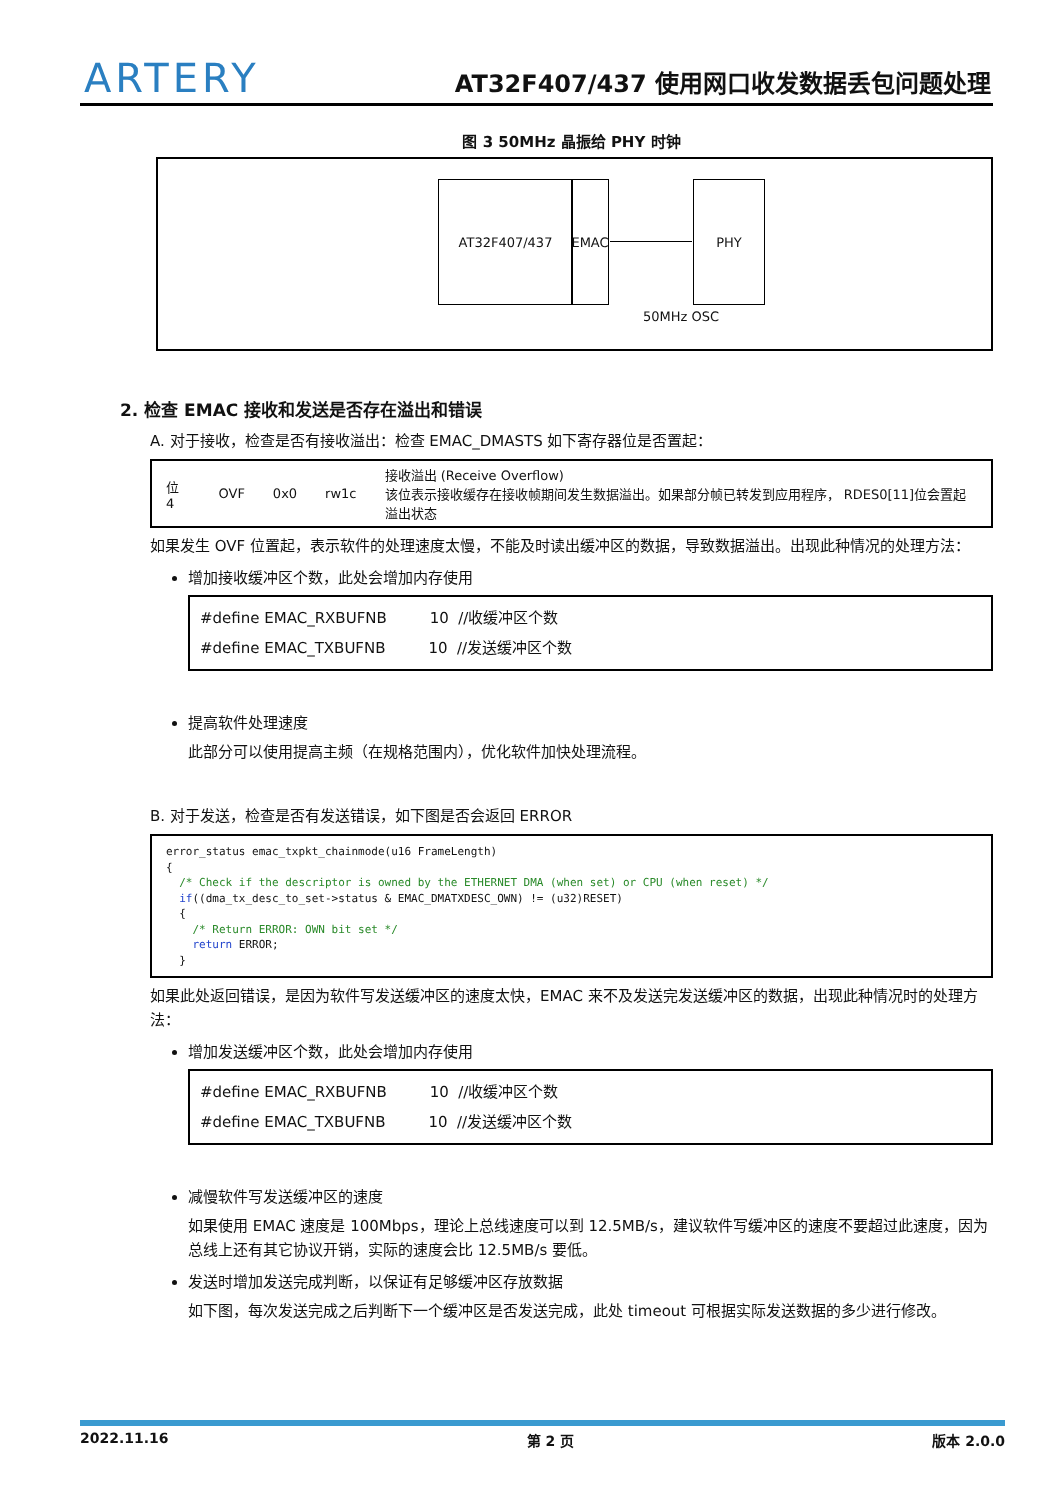ARTERY
AT32F407/437 使用网口收发数据丢包问题处理
图 3 50MHz 晶振给 PHY 时钟
AT32F407/437 EMAC PHY
50MHz OSC
2. 检查 EMAC 接收和发送是否存在溢出和错误
A. 对于接收，检查是否有接收溢出：检查 EMAC_DMASTS 如下寄存器位是否置起：
| 位 4 | OVF | 0x0 | rw1c | 接收溢出 (Receive Overflow) 该位表示接收缓存在接收帧期间发生数据溢出。如果部分帧已转发到应用程序， RDES0[11]位会置起溢出状态 |
如果发生 OVF 位置起，表示软件的处理速度太慢，不能及时读出缓冲区的数据，导致数据溢出。出现此种情况的处理方法：
增加接收缓冲区个数，此处会增加内存使用
#define EMAC_RXBUFNB 10 //收缓冲区个数
#define EMAC_TXBUFNB 10 //发送缓冲区个数
提高软件处理速度
此部分可以使用提高主频（在规格范围内），优化软件加快处理流程。
B. 对于发送，检查是否有发送错误，如下图是否会返回 ERROR
error_status emac_txpkt_chainmode(u16 FrameLength) { /* Check if the descriptor is owned by the ETHERNET DMA (when set) or CPU (when reset) */ if((dma_tx_desc_to_set->status & EMAC_DMATXDESC_OWN) != (u32)RESET) { /* Return ERROR: OWN bit set */ return ERROR; }
如果此处返回错误，是因为软件写发送缓冲区的速度太快，EMAC 来不及发送完发送缓冲区的数据，出现此种情况时的处理方法：
增加发送缓冲区个数，此处会增加内存使用
#define EMAC_RXBUFNB 10 //收缓冲区个数
#define EMAC_TXBUFNB 10 //发送缓冲区个数
减慢软件写发送缓冲区的速度
如果使用 EMAC 速度是 100Mbps，理论上总线速度可以到 12.5MB/s，建议软件写缓冲区的速度不要超过此速度，因为总线上还有其它协议开销，实际的速度会比 12.5MB/s 要低。
发送时增加发送完成判断，以保证有足够缓冲区存放数据
如下图，每次发送完成之后判断下一个缓冲区是否发送完成，此处 timeout 可根据实际发送数据的多少进行修改。
2022.11.16 第 2 页 版本 2.0.0